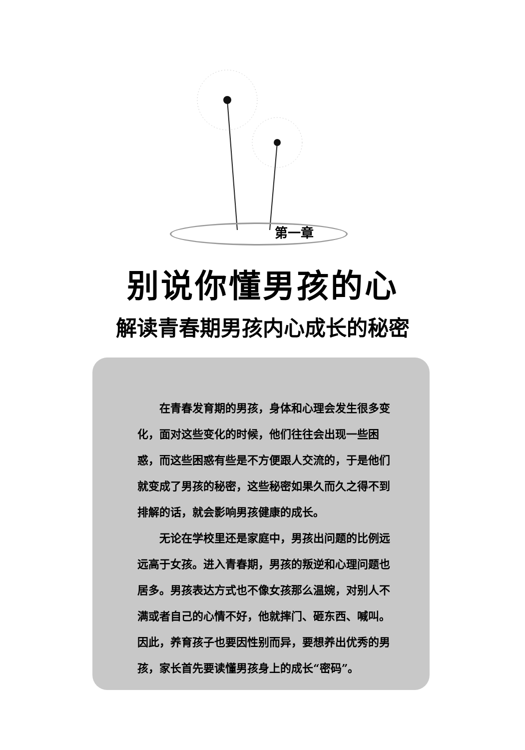第一章
别说你懂男孩的心
解读青春期男孩内心成长的秘密
在青春发育期的男孩，身体和心理会发生很多变化，面对这些变化的时候，他们往往会出现一些困惑，而这些困惑有些是不方便跟人交流的，于是他们就变成了男孩的秘密，这些秘密如果久而久之得不到排解的话，就会影响男孩健康的成长。
无论在学校里还是家庭中，男孩出问题的比例远远高于女孩。进入青春期，男孩的叛逆和心理问题也居多。男孩表达方式也不像女孩那么温婉，对别人不满或者自己的心情不好，他就摔门、砸东西、喊叫。因此，养育孩子也要因性别而异，要想养出优秀的男孩，家长首先要读懂男孩身上的成长“密码”。